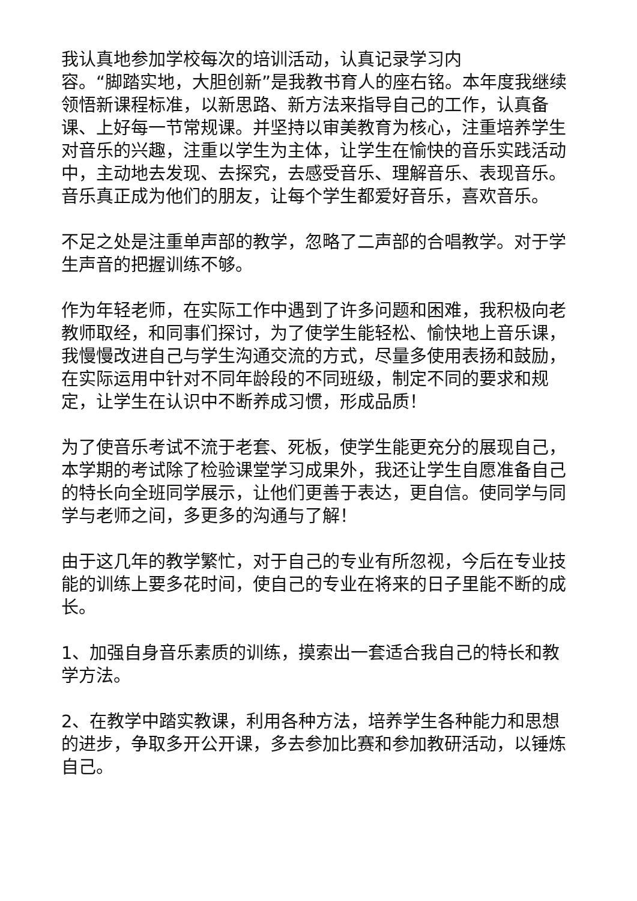我认真地参加学校每次的培训活动，认真记录学习内
容。“脚踏实地，大胆创新”是我教书育人的座右铭。本年度我继续领悟新课程标准，以新思路、新方法来指导自己的工作，认真备课、上好每一节常规课。并坚持以审美教育为核心，注重培养学生对音乐的兴趣，注重以学生为主体，让学生在愉快的音乐实践活动中，主动地去发现、去探究，去感受音乐、理解音乐、表现音乐。音乐真正成为他们的朋友，让每个学生都爱好音乐，喜欢音乐。
不足之处是注重单声部的教学，忽略了二声部的合唱教学。对于学生声音的把握训练不够。
作为年轻老师，在实际工作中遇到了许多问题和困难，我积极向老教师取经，和同事们探讨，为了使学生能轻松、愉快地上音乐课，我慢慢改进自己与学生沟通交流的方式，尽量多使用表扬和鼓励，在实际运用中针对不同年龄段的不同班级，制定不同的要求和规定，让学生在认识中不断养成习惯，形成品质！
为了使音乐考试不流于老套、死板，使学生能更充分的展现自己，本学期的考试除了检验课堂学习成果外，我还让学生自愿准备自己的特长向全班同学展示，让他们更善于表达，更自信。使同学与同学与老师之间，多更多的沟通与了解！
由于这几年的教学繁忙，对于自己的专业有所忽视，今后在专业技能的训练上要多花时间，使自己的专业在将来的日子里能不断的成长。
1、加强自身音乐素质的训练，摸索出一套适合我自己的特长和教学方法。
2、在教学中踏实教课，利用各种方法，培养学生各种能力和思想的进步，争取多开公开课，多去参加比赛和参加教研活动，以锤炼自己。